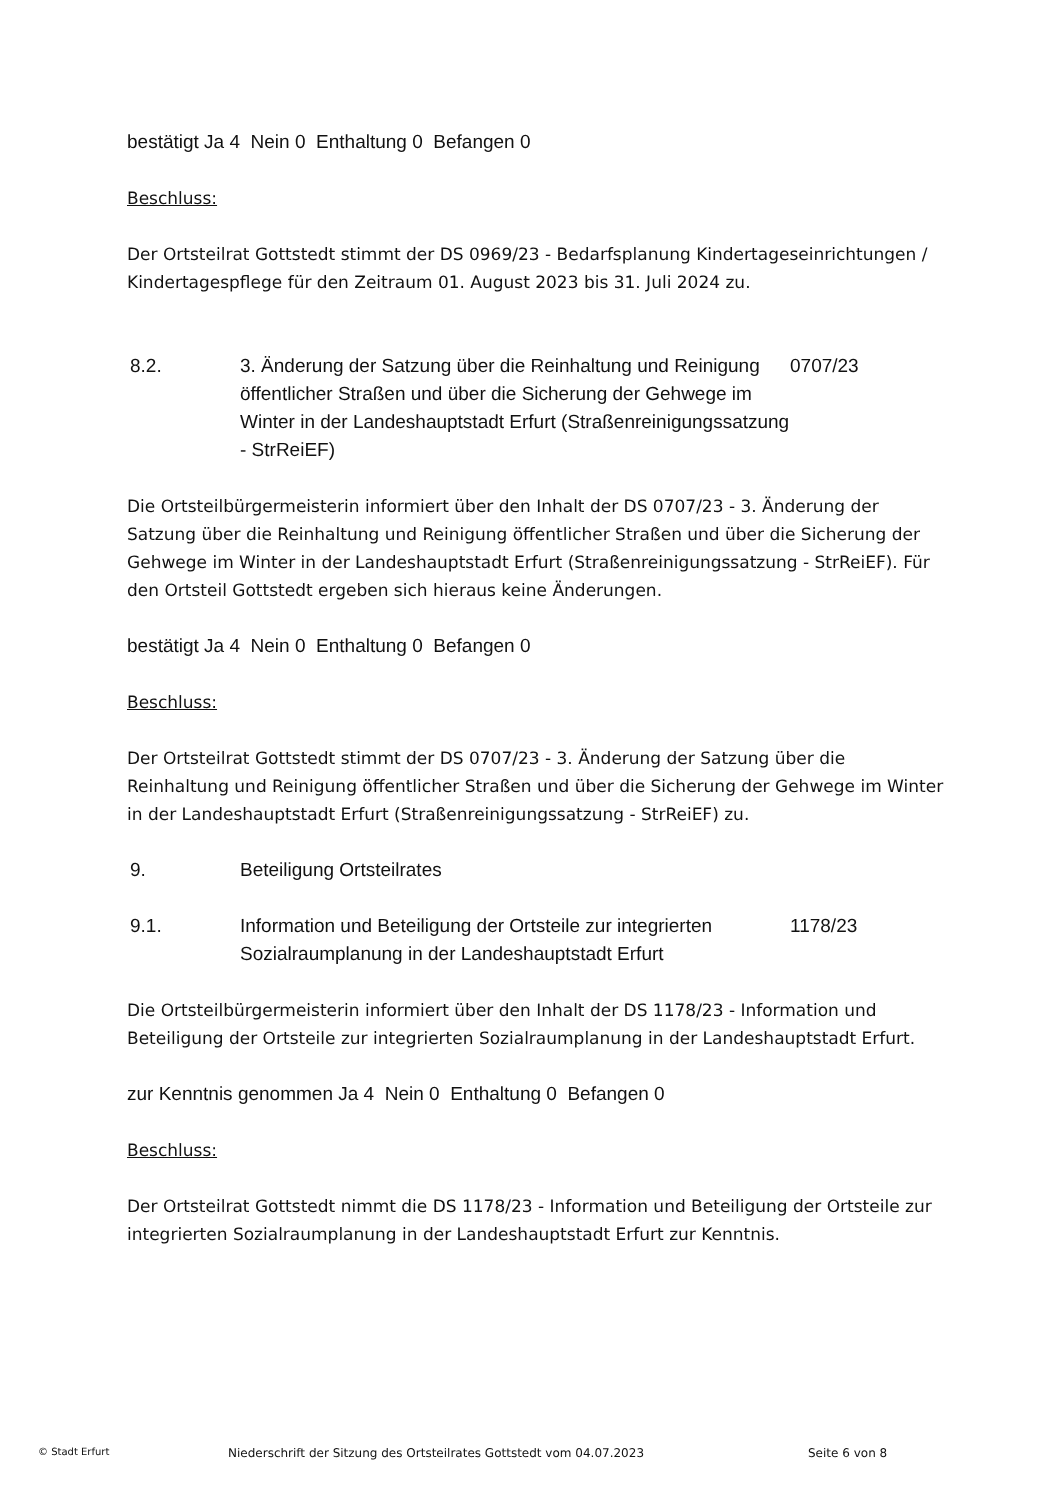bestätigt Ja 4 Nein 0 Enthaltung 0 Befangen 0
Beschluss:
Der Ortsteilrat Gottstedt stimmt der DS 0969/23 - Bedarfsplanung Kindertageseinrichtungen / Kindertagespflege für den Zeitraum 01. August 2023 bis 31. Juli 2024 zu.
8.2. 3. Änderung der Satzung über die Reinhaltung und Reinigung öffentlicher Straßen und über die Sicherung der Gehwege im Winter in der Landeshauptstadt Erfurt (Straßenreinigungssatzung - StrReiEF)
0707/23
Die Ortsteilbürgermeisterin informiert über den Inhalt der DS 0707/23 - 3. Änderung der Satzung über die Reinhaltung und Reinigung öffentlicher Straßen und über die Sicherung der Gehwege im Winter in der Landeshauptstadt Erfurt (Straßenreinigungssatzung - StrReiEF). Für den Ortsteil Gottstedt ergeben sich hieraus keine Änderungen.
bestätigt Ja 4 Nein 0 Enthaltung 0 Befangen 0
Beschluss:
Der Ortsteilrat Gottstedt stimmt der DS 0707/23 - 3. Änderung der Satzung über die Reinhaltung und Reinigung öffentlicher Straßen und über die Sicherung der Gehwege im Winter in der Landeshauptstadt Erfurt (Straßenreinigungssatzung - StrReiEF) zu.
9. Beteiligung Ortsteilrates
9.1. Information und Beteiligung der Ortsteile zur integrierten Sozialraumplanung in der Landeshauptstadt Erfurt
1178/23
Die Ortsteilbürgermeisterin informiert über den Inhalt der DS 1178/23 - Information und Beteiligung der Ortsteile zur integrierten Sozialraumplanung in der Landeshauptstadt Erfurt.
zur Kenntnis genommen Ja 4 Nein 0 Enthaltung 0 Befangen 0
Beschluss:
Der Ortsteilrat Gottstedt nimmt die DS 1178/23 - Information und Beteiligung der Ortsteile zur integrierten Sozialraumplanung in der Landeshauptstadt Erfurt zur Kenntnis.
© Stadt Erfurt Niederschrift der Sitzung des Ortsteilrates Gottstedt vom 04.07.2023 Seite 6 von 8